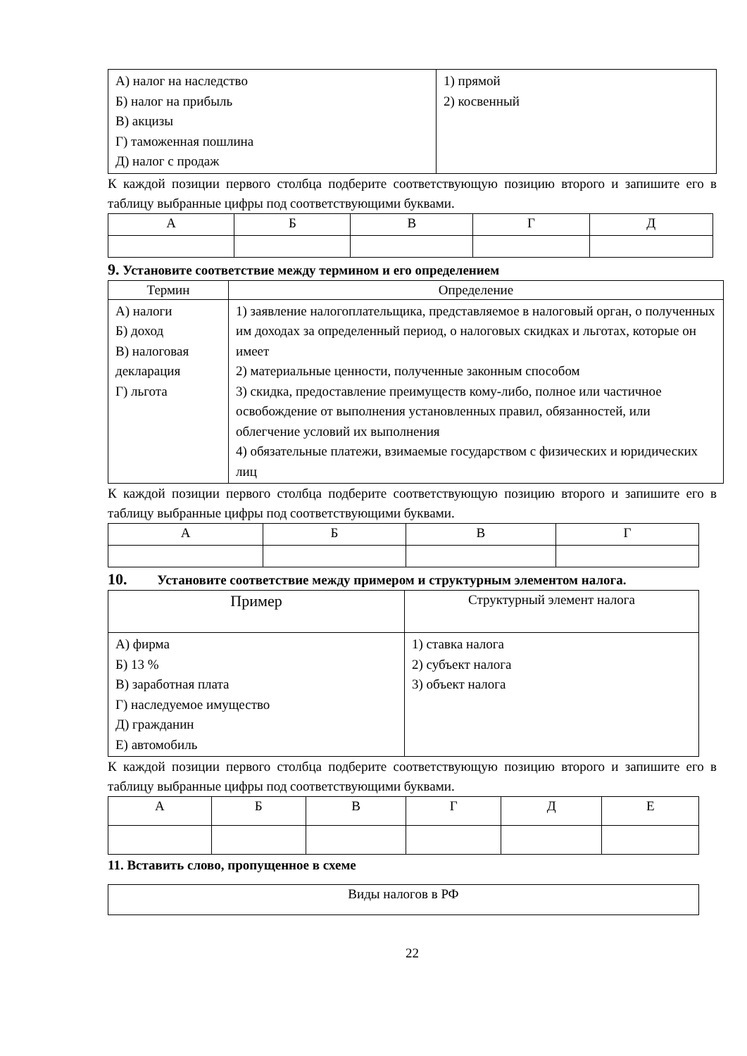| А) налог на наследство Б) налог на прибыль В) акцизы Г) таможенная пошлина Д) налог с продаж | 1) прямой 2) косвенный |
К каждой позиции первого столбца подберите соответствующую позицию второго и запишите его в таблицу выбранные цифры под соответствующими буквами.
| А | Б | В | Г | Д |
| --- | --- | --- | --- | --- |
9. Установите соответствие между термином и его определением
| Термин | Определение |
| --- | --- |
| А) налоги Б) доход В) налоговая декларация Г) льгота | 1) заявление налогоплательщика, представляемое в налоговый орган, о полученных им доходах за определенный период, о налоговых скидках и льготах, которые он имеет 2) материальные ценности, полученные законным способом 3) скидка, предоставление преимуществ кому-либо, полное или частичное освобождение от выполнения установленных правил, обязанностей, или облегчение условий их выполнения 4) обязательные платежи, взимаемые государством с физических и юридических лиц |
К каждой позиции первого столбца подберите соответствующую позицию второго и запишите его в таблицу выбранные цифры под соответствующими буквами.
| А | Б | В | Г |
| --- | --- | --- | --- |
10. Установите соответствие между примером и структурным элементом налога.
| Пример | Структурный элемент налога |
| --- | --- |
| А) фирма Б) 13 % В) заработная плата Г) наследуемое имущество Д) гражданин Е) автомобиль | 1) ставка налога 2) субъект налога 3) объект налога |
К каждой позиции первого столбца подберите соответствующую позицию второго и запишите его в таблицу выбранные цифры под соответствующими буквами.
| А | Б | В | Г | Д | Е |
| --- | --- | --- | --- | --- | --- |
11. Вставить слово, пропущенное в схеме
| Виды налогов в РФ |
22